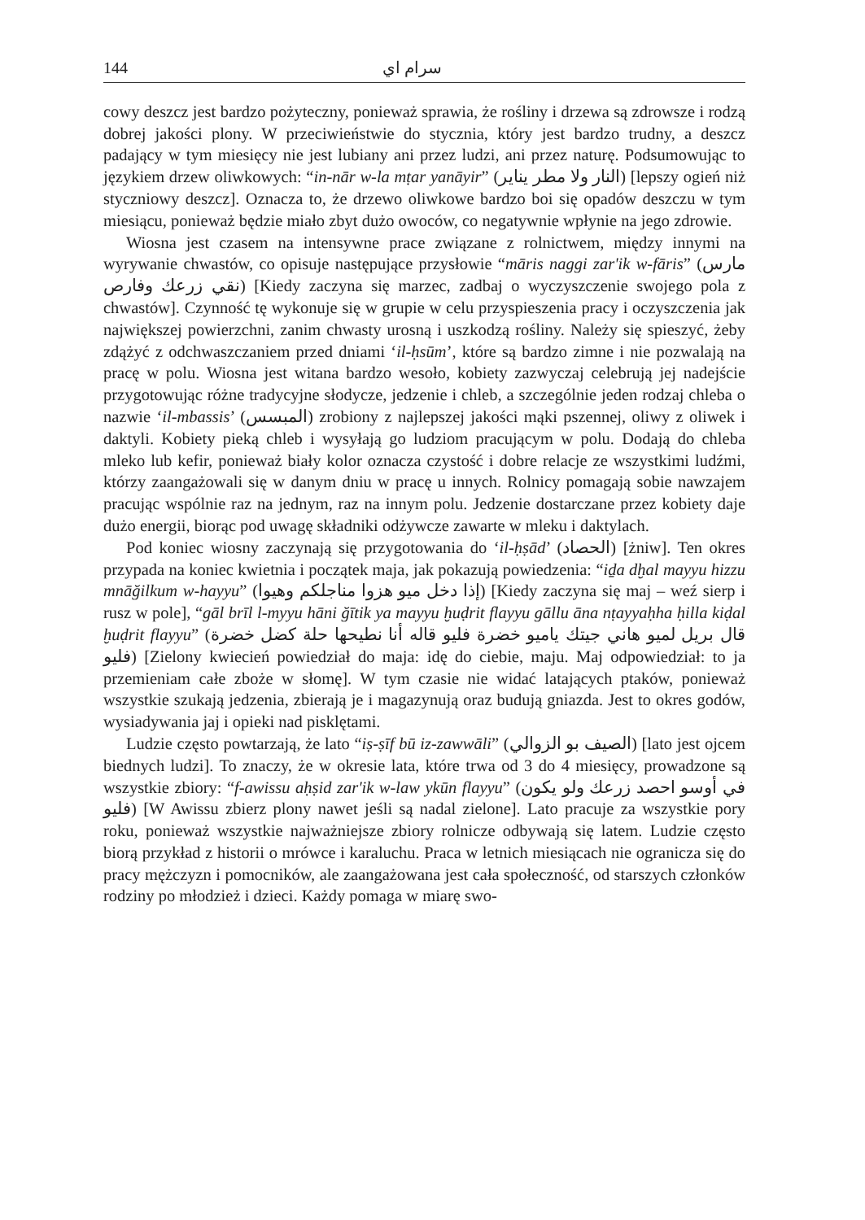144 سرام اي
cowy deszcz jest bardzo pożyteczny, ponieważ sprawia, że rośliny i drzewa są zdrowsze i rodzą dobrej jakości plony. W przeciwieństwie do stycznia, który jest bardzo trudny, a deszcz padający w tym miesięcy nie jest lubiany ani przez ludzi, ani przez naturę. Podsumowując to językiem drzew oliwkowych: “in-nār w-la mṭar yanāyir” (النار ولا مطر يناير) [lepszy ogień niż styczniowy deszcz]. Oznacza to, że drzewo oliwkowe bardzo boi się opadów deszczu w tym miesiącu, ponieważ będzie miało zbyt dużo owoców, co negatywnie wpłynie na jego zdrowie.
Wiosna jest czasem na intensywne prace związane z rolnictwem, między innymi na wyrywanie chwastów, co opisuje następujące przysłowie “māris naggi zar'ik w-fāris” (مارس نقي زرعك وفارص) [Kiedy zaczyna się marzec, zadbaj o wyczyszczenie swojego pola z chwastów]. Czynność tę wykonuje się w grupie w celu przyspieszenia pracy i oczyszczenia jak największej powierzchni, zanim chwasty urosną i uszkodzą rośliny. Należy się spieszyć, żeby zdążyć z odchwaszczaniem przed dniami ‘il-ḥsūm’, które są bardzo zimne i nie pozwalają na pracę w polu. Wiosna jest witana bardzo wesoło, kobiety zazwyczaj celebrują jej nadejście przygotowując różne tradycyjne słodycze, jedzenie i chleb, a szczególnie jeden rodzaj chleba o nazwie ‘il-mbassis’ (المبسس) zrobiony z najlepszej jakości mąki pszennej, oliwy z oliwek i daktyli. Kobiety pieką chleb i wysyłają go ludziom pracującym w polu. Dodają do chleba mleko lub kefir, ponieważ biały kolor oznacza czystość i dobre relacje ze wszystkimi ludźmi, którzy zaangażowali się w danym dniu w pracę u innych. Rolnicy pomagają sobie nawzajem pracując wspólnie raz na jednym, raz na innym polu. Jedzenie dostarczane przez kobiety daje dużo energii, biorąc pod uwagę składniki odżywcze zawarte w mleku i daktylach.
Pod koniec wiosny zaczynają się przygotowania do ‘il-ḥṣād’ (الحصاد) [żniw]. Ten okres przypada na koniec kwietnia i początek maja, jak pokazują powiedzenia: “iḏa dḫal mayyu hizzu mnāğilkum w-hayyu” (إذا دخل ميو هزوا مناجلكم وهيوا) [Kiedy zaczyna się maj – weź sierp i rusz w pole], “gāl brīl l-myyu hāni ğītik ya mayyu ḫuḍrit flayyu gāllu āna nṭayyaḥha ḥilla kiḍal ḫuḍrit flayyu” (قال بريل لميو هاني جيتك ياميو خضرة فليو قاله أنا نطيحها حلة كضل خضرة فليو) [Zielony kwiecień powiedział do maja: idę do ciebie, maju. Maj odpowiedział: to ja przemieniam całe zboże w słomę]. W tym czasie nie widać latających ptaków, ponieważ wszystkie szukają jedzenia, zbierają je i magazynują oraz budują gniazda. Jest to okres godów, wysiadywania jaj i opieki nad pisklętami.
Ludzie często powtarzają, że lato “iṣ-ṣīf bū iz-zawwāli” (الصيف بو الزوالي) [lato jest ojcem biednych ludzi]. To znaczy, że w okresie lata, które trwa od 3 do 4 miesięcy, prowadzone są wszystkie zbiory: “f-awissu aḥṣid zar'ik w-law ykūn flayyu” (في أوسو احصد زرعك ولو يكون فليو) [W Awissu zbierz plony nawet jeśli są nadal zielone]. Lato pracuje za wszystkie pory roku, ponieważ wszystkie najważniejsze zbiory rolnicze odbywają się latem. Ludzie często biorą przykład z historii o mrówce i karaluchu. Praca w letnich miesiącach nie ogranicza się do pracy mężczyzn i pomocników, ale zaangażowana jest cała społeczność, od starszych członków rodziny po młodzież i dzieci. Każdy pomaga w miarę swo-